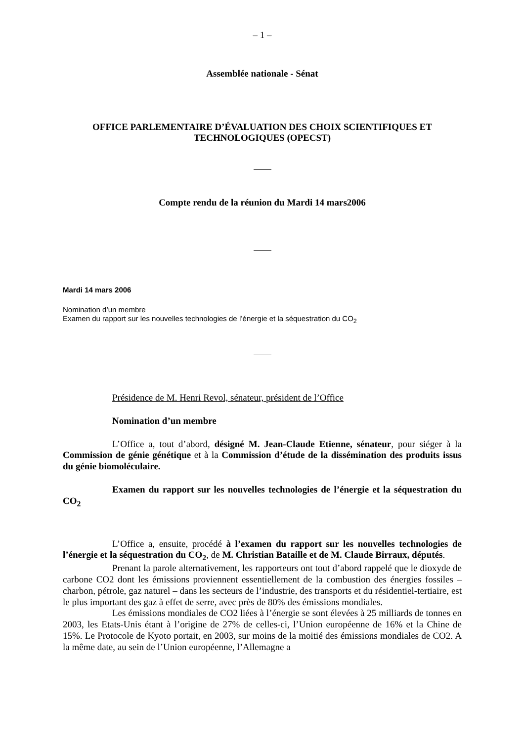– 1 –
Assemblée nationale - Sénat
OFFICE PARLEMENTAIRE D’ÉVALUATION DES CHOIX SCIENTIFIQUES ET TECHNOLOGIQUES (OPECST)
Compte rendu de la réunion du Mardi 14 mars2006
Mardi 14 mars 2006
Nomination d’un membre
Examen du rapport sur les nouvelles technologies de l’énergie et la séquestration du CO<sub>2</sub>
Présidence de M. Henri Revol, sénateur, président de l’Office
Nomination d’un membre
L’Office a, tout d’abord, désigné M. Jean-Claude Etienne, sénateur, pour siéger à la Commission de génie génétique et à la Commission d’étude de la dissémination des produits issus du génie biomoléculaire.
Examen du rapport sur les nouvelles technologies de l’énergie et la séquestration du CO<sub>2</sub>
L’Office a, ensuite, procédé à l’examen du rapport sur les nouvelles technologies de l’énergie et la séquestration du CO<sub>2</sub>, de M. Christian Bataille et de M. Claude Birraux, députés.
Prenant la parole alternativement, les rapporteurs ont tout d’abord rappelé que le dioxyde de carbone CO2 dont les émissions proviennent essentiellement de la combustion des énergies fossiles – charbon, pétrole, gaz naturel – dans les secteurs de l’industrie, des transports et du résidentiel-tertiaire, est le plus important des gaz à effet de serre, avec près de 80% des émissions mondiales.
Les émissions mondiales de CO2 liées à l’énergie se sont élevées à 25 milliards de tonnes en 2003, les Etats-Unis étant à l’origine de 27% de celles-ci, l’Union européenne de 16% et la Chine de 15%. Le Protocole de Kyoto portait, en 2003, sur moins de la moitié des émissions mondiales de CO2. A la même date, au sein de l’Union européenne, l’Allemagne a